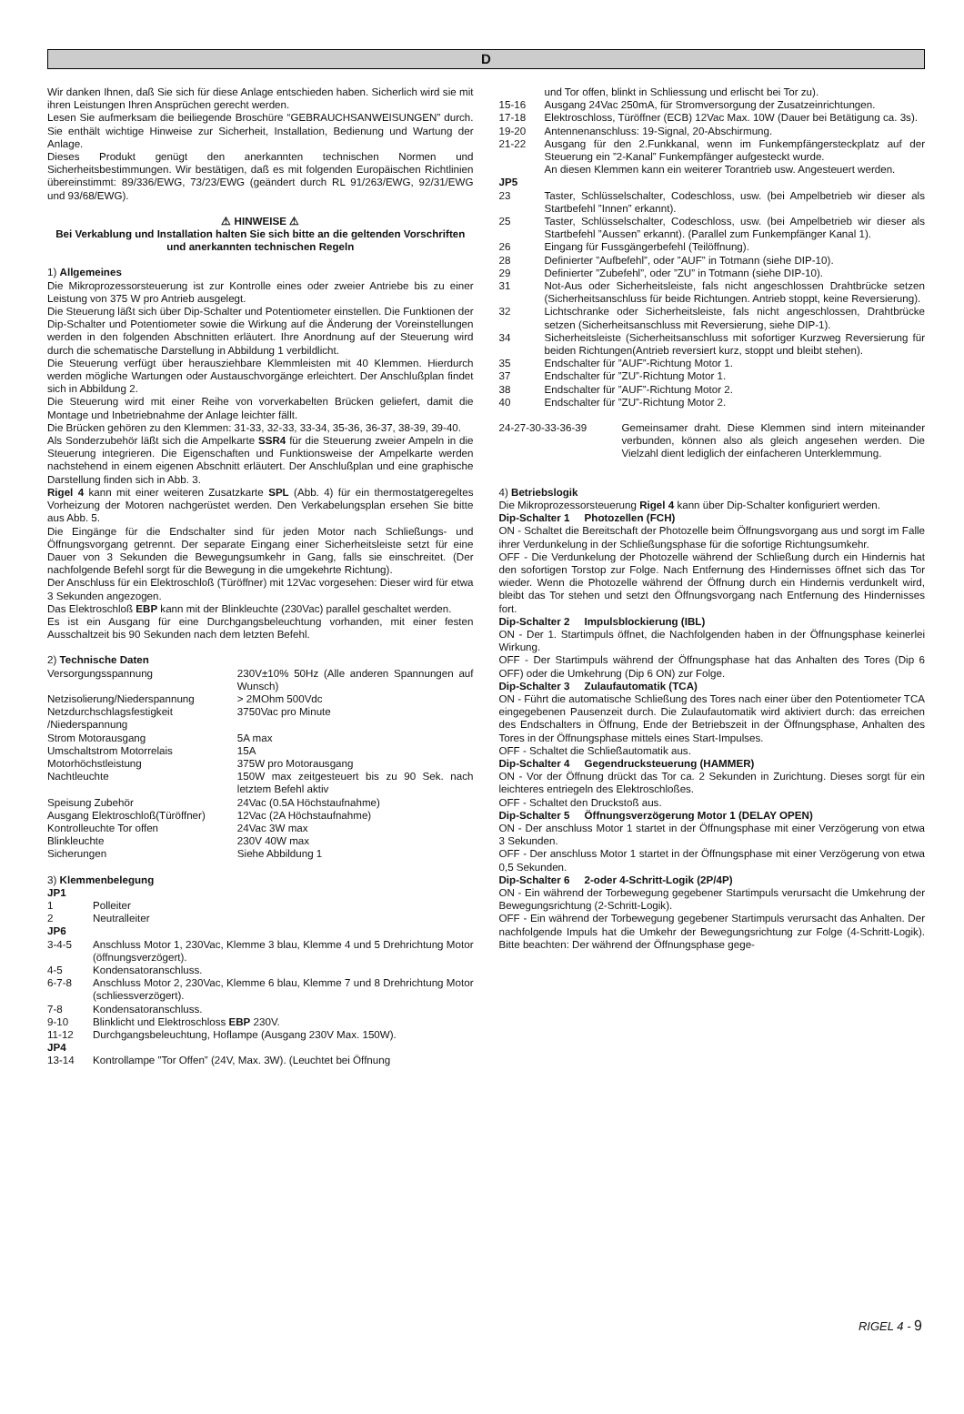D
Wir danken Ihnen, daß Sie sich für diese Anlage entschieden haben. Sicherlich wird sie mit ihren Leistungen Ihren Ansprüchen gerecht werden.
Lesen Sie aufmerksam die beiliegende Broschüre “GEBRAUCHSANWEISUNGEN” durch. Sie enthält wichtige Hinweise zur Sicherheit, Installation, Bedienung und Wartung der Anlage.
Dieses Produkt genügt den anerkannten technischen Normen und Sicherheitsbestimmungen. Wir bestätigen, daß es mit folgenden Europäischen Richtlinien übereinstimmt: 89/336/EWG, 73/23/EWG (geändert durch RL 91/263/EWG, 92/31/EWG und 93/68/EWG).
⚠ HINWEISE ⚠
Bei Verkablung und Installation halten Sie sich bitte an die geltenden Vorschriften und anerkannten technischen Regeln
1) Allgemeines
Die Mikroprozessorsteuerung ist zur Kontrolle eines oder zweier Antriebe bis zu einer Leistung von 375 W pro Antrieb ausgelegt.
Die Steuerung läßt sich über Dip-Schalter und Potentiometer einstellen. Die Funktionen der Dip-Schalter und Potentiometer sowie die Wirkung auf die Änderung der Voreinstellungen werden in den folgenden Abschnitten erläutert. Ihre Anordnung auf der Steuerung wird durch die schematische Darstellung in Abbildung 1 verbildlicht.
Die Steuerung verfügt über herausziehbare Klemmleisten mit 40 Klemmen. Hierdurch werden mögliche Wartungen oder Austauschvorgänge erleichtert. Der Anschlußplan findet sich in Abbildung 2.
Die Steuerung wird mit einer Reihe von vorverkabelten Brücken geliefert, damit die Montage und Inbetriebnahme der Anlage leichter fällt.
Die Brücken gehören zu den Klemmen: 31-33, 32-33, 33-34, 35-36, 36-37, 38-39, 39-40.
Als Sonderzubehör läßt sich die Ampelkarte SSR4 für die Steuerung zweier Ampeln in die Steuerung integrieren. Die Eigenschaften und Funktionsweise der Ampelkarte werden nachstehend in einem eigenen Abschnitt erläutert. Der Anschlußplan und eine graphische Darstellung finden sich in Abb. 3.
Rigel 4 kann mit einer weiteren Zusatzkarte SPL (Abb. 4) für ein thermostatgeregeltes Vorheizung der Motoren nachgerüstet werden. Den Verkabelungsplan ersehen Sie bitte aus Abb. 5.
Die Eingänge für die Endschalter sind für jeden Motor nach Schließungs- und Öffnungsvorgang getrennt. Der separate Eingang einer Sicherheitsleiste setzt für eine Dauer von 3 Sekunden die Bewegungsumkehr in Gang, falls sie einschreitet. (Der nachfolgende Befehl sorgt für die Bewegung in die umgekehrte Richtung).
Der Anschluss für ein Elektroschloß (Türöffner) mit 12Vac vorgesehen: Dieser wird für etwa 3 Sekunden angezogen.
Das Elektroschloß EBP kann mit der Blinkleuchte (230Vac) parallel geschaltet werden.
Es ist ein Ausgang für eine Durchgangsbeleuchtung vorhanden, mit einer festen Ausschaltzeit bis 90 Sekunden nach dem letzten Befehl.
2) Technische Daten
| Versorgungsspannung | 230V±10% 50Hz (Alle anderen Spannungen auf Wunsch) |
| Netzisolierung/Niederspannung | > 2MOhm 500Vdc |
| Netzdurchschlagsfestigkeit /Niederspannung | 3750Vac pro Minute |
| Strom Motorausgang | 5A max |
| Umschaltstrom Motorrelais | 15A |
| Motorhöchstleistung | 375W pro Motorausgang |
| Nachtleuchte | 150W max zeitgesteuert bis zu 90 Sek. nach letztem Befehl aktiv |
| Speisung Zubehör | 24Vac (0.5A Höchstaufnahme) |
| Ausgang Elektroschloß(Türöffner) | 12Vac (2A Höchstaufnahme) |
| Kontrolleuchte Tor offen | 24Vac 3W max |
| Blinkleuchte | 230V 40W max |
| Sicherungen | Siehe Abbildung 1 |
3) Klemmenbelegung
JP1
| 1 | Polleiter |
| 2 | Neutralleiter |
| JP6 | |
| 3-4-5 | Anschluss Motor 1, 230Vac, Klemme 3 blau, Klemme 4 und 5 Drehrichtung Motor (öffnungsverzögert). |
| 4-5 | Kondensatoranschluss. |
| 6-7-8 | Anschluss Motor 2, 230Vac, Klemme 6 blau, Klemme 7 und 8 Drehrichtung Motor (schliessverzögert). |
| 7-8 | Kondensatoranschluss. |
| 9-10 | Blinklicht und Elektroschloss EBP 230V. |
| 11-12 | Durchgangsbeleuchtung, Hoflampe (Ausgang 230V Max. 150W). |
| JP4 | |
| 13-14 | Kontrollampe ”Tor Offen” (24V, Max. 3W). (Leuchtet bei Öffnung |
| | und Tor offen, blinkt in Schliessung und erlischt bei Tor zu). |
| 15-16 | Ausgang 24Vac 250mA, für Stromversorgung der Zusatzeinrichtungen. |
| 17-18 | Elektroschloss, Türöffner (ECB) 12Vac Max. 10W (Dauer bei Betätigung ca. 3s). |
| 19-20 | Antennenanschluss: 19-Signal, 20-Abschirmung. |
| 21-22 | Ausgang für den 2.Funkkanal, wenn im Funkempfängersteckplatz auf der Steuerung ein ”2-Kanal” Funkempfänger aufgesteckt wurde. An diesen Klemmen kann ein weiterer Torantrieb usw. Angesteuert werden. |
| JP5 | |
| 23 | Taster, Schlüsselschalter, Codeschloss, usw. (bei Ampelbetrieb wir dieser als Startbefehl ”Innen” erkannt). |
| 25 | Taster, Schlüsselschalter, Codeschloss, usw. (bei Ampelbetrieb wir dieser als Startbefehl ”Aussen” erkannt). (Parallel zum Funkempfänger Kanal 1). |
| 26 | Eingang für Fussgängerbefehl (Teilöffnung). |
| 28 | Definierter ”Aufbefehl”, oder ”AUF” in Totmann (siehe DIP-10). |
| 29 | Definierter ”Zubefehl”, oder ”ZU” in Totmann (siehe DIP-10). |
| 31 | Not-Aus oder Sicherheitsleiste, fals nicht angeschlossen Drahtbrücke setzen (Sicherheitsanschluss für beide Richtungen. Antrieb stoppt, keine Reversierung). |
| 32 | Lichtschranke oder Sicherheitsleiste, fals nicht angeschlossen, Drahtbrücke setzen (Sicherheitsanschluss mit Reversierung, siehe DIP-1). |
| 34 | Sicherheitsleiste (Sicherheitsanschluss mit sofortiger Kurzweg Reversierung für beiden Richtungen(Antrieb reversiert kurz, stoppt und bleibt stehen). |
| 35 | Endschalter für ”AUF”-Richtung Motor 1. |
| 37 | Endschalter für ”ZU”-Richtung Motor 1. |
| 38 | Endschalter für ”AUF”-Richtung Motor 2. |
| 40 | Endschalter für ”ZU”-Richtung Motor 2. |
| 24-27-30-33-36-39 | Gemeinsamer draht. Diese Klemmen sind intern miteinander verbunden, können also als gleich angesehen werden. Die Vielzahl dient lediglich der einfacheren Unterklemmung. |
4) Betriebslogik
Die Mikroprozessorsteuerung Rigel 4 kann über Dip-Schalter konfiguriert werden.
Dip-Schalter 1 Photozellen (FCH)
ON - Schaltet die Bereitschaft der Photozelle beim Öffnungsvorgang aus und sorgt im Falle ihrer Verdunkelung in der Schließungsphase für die sofortige Richtungsumkehr.
OFF - Die Verdunkelung der Photozelle während der Schließung durch ein Hindernis hat den sofortigen Torstop zur Folge. Nach Entfernung des Hindernisses öffnet sich das Tor wieder. Wenn die Photozelle während der Öffnung durch ein Hindernis verdunkelt wird, bleibt das Tor stehen und setzt den Öffnungsvorgang nach Entfernung des Hindernisses fort.
Dip-Schalter 2 Impulsblockierung (IBL)
ON - Der 1. Startimpuls öffnet, die Nachfolgenden haben in der Öffnungsphase keinerlei Wirkung.
OFF - Der Startimpuls während der Öffnungsphase hat das Anhalten des Tores (Dip 6 OFF) oder die Umkehrung (Dip 6 ON) zur Folge.
Dip-Schalter 3 Zulaufautomatik (TCA)
ON - Führt die automatische Schließung des Tores nach einer über den Potentiometer TCA eingegebenen Pausenzeit durch. Die Zulaufautomatik wird aktiviert durch: das erreichen des Endschalters in Öffnung, Ende der Betriebszeit in der Öffnungsphase, Anhalten des Tores in der Öffnungsphase mittels eines Start-Impulses.
OFF - Schaltet die Schließautomatik aus.
Dip-Schalter 4 Gegendrucksteuerung (HAMMER)
ON - Vor der Öffnung drückt das Tor ca. 2 Sekunden in Zurichtung. Dieses sorgt für ein leichteres entriegeln des Elektroschloßes.
OFF - Schaltet den Druckstoß aus.
Dip-Schalter 5 Öffnungsverzögerung Motor 1 (DELAY OPEN)
ON - Der anschluss Motor 1 startet in der Öffnungsphase mit einer Verzögerung von etwa 3 Sekunden.
OFF - Der anschluss Motor 1 startet in der Öffnungsphase mit einer Verzögerung von etwa 0,5 Sekunden.
Dip-Schalter 6 2-oder 4-Schritt-Logik (2P/4P)
ON - Ein während der Torbewegung gegebener Startimpuls verursacht die Umkehrung der Bewegungsrichtung (2-Schritt-Logik).
OFF - Ein während der Torbewegung gegebener Startimpuls verursacht das Anhalten. Der nachfolgende Impuls hat die Umkehr der Bewegungsrichtung zur Folge (4-Schritt-Logik). Bitte beachten: Der während der Öffnungsphase gege-
RIGEL 4 - 9